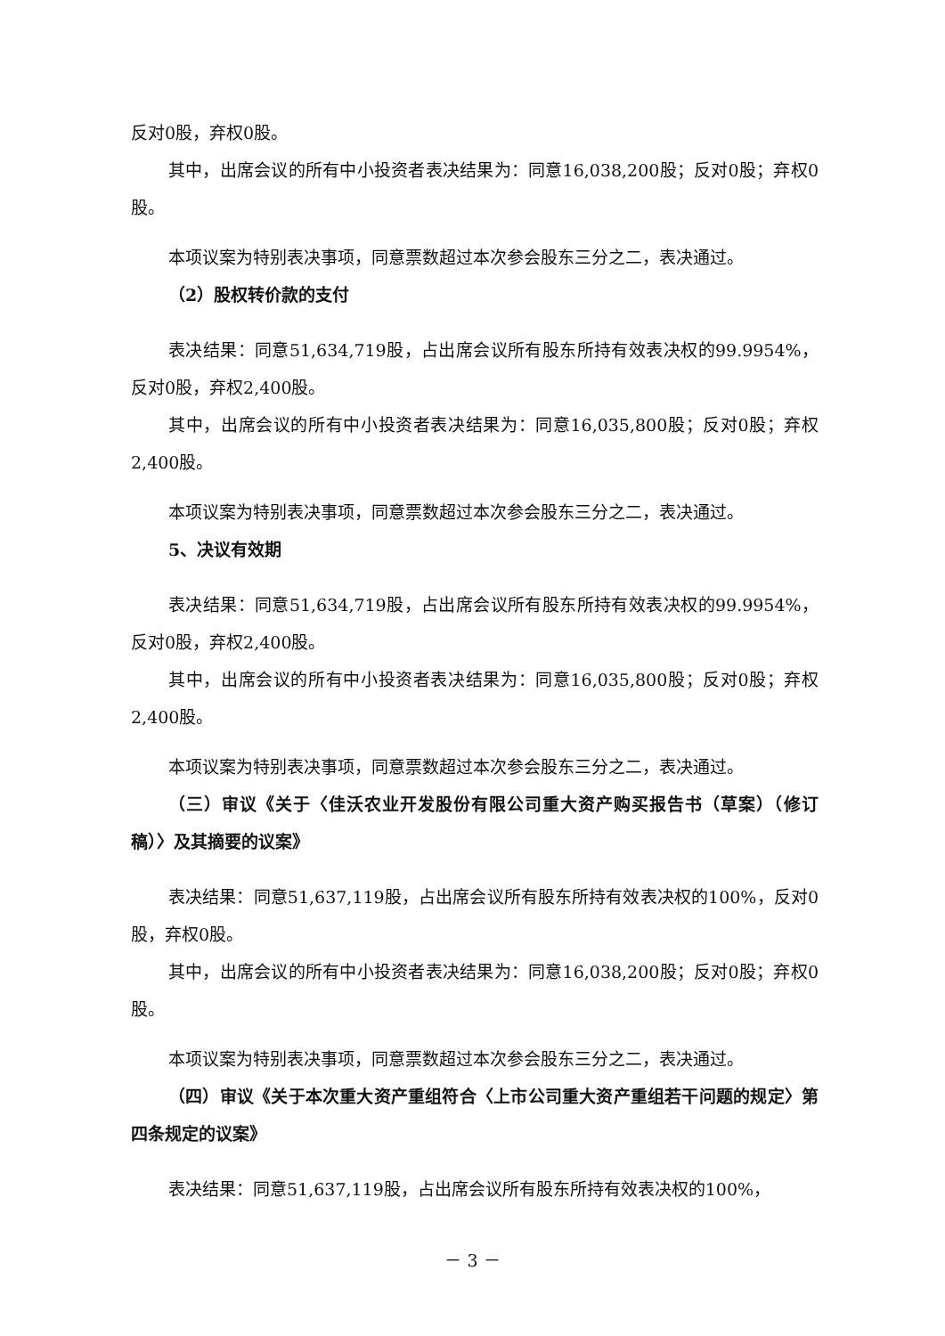反对0股，弃权0股。
其中，出席会议的所有中小投资者表决结果为：同意16,038,200股；反对0股；弃权0股。
本项议案为特别表决事项，同意票数超过本次参会股东三分之二，表决通过。
（2）股权转价款的支付
表决结果：同意51,634,719股，占出席会议所有股东所持有效表决权的99.9954%，反对0股，弃权2,400股。
其中，出席会议的所有中小投资者表决结果为：同意16,035,800股；反对0股；弃权2,400股。
本项议案为特别表决事项，同意票数超过本次参会股东三分之二，表决通过。
5、决议有效期
表决结果：同意51,634,719股，占出席会议所有股东所持有效表决权的99.9954%，反对0股，弃权2,400股。
其中，出席会议的所有中小投资者表决结果为：同意16,035,800股；反对0股；弃权2,400股。
本项议案为特别表决事项，同意票数超过本次参会股东三分之二，表决通过。
（三）审议《关于〈佳沃农业开发股份有限公司重大资产购买报告书（草案）（修订稿）〉及其摘要的议案》
表决结果：同意51,637,119股，占出席会议所有股东所持有效表决权的100%，反对0股，弃权0股。
其中，出席会议的所有中小投资者表决结果为：同意16,038,200股；反对0股；弃权0股。
本项议案为特别表决事项，同意票数超过本次参会股东三分之二，表决通过。
（四）审议《关于本次重大资产重组符合〈上市公司重大资产重组若干问题的规定〉第四条规定的议案》
表决结果：同意51,637,119股，占出席会议所有股东所持有效表决权的100%，
－ 3 －